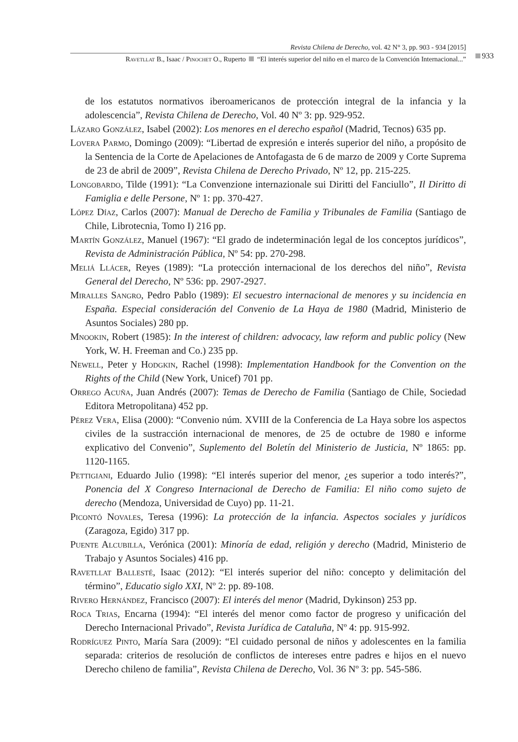Revista Chilena de Derecho, vol. 42 N° 3, pp. 903 - 934 [2015]
Ravetllat B., Isaac / Pinochet O., Ruperto “El interés superior del niño en el marco de la Convención Internacional...”
933
de los estatutos normativos iberoamericanos de protección integral de la infancia y la adolescencia”, Revista Chilena de Derecho, Vol. 40 Nº 3: pp. 929-952.
Lázaro González, Isabel (2002): Los menores en el derecho español (Madrid, Tecnos) 635 pp.
Lovera Parmo, Domingo (2009): “Libertad de expresión e interés superior del niño, a propósito de la Sentencia de la Corte de Apelaciones de Antofagasta de 6 de marzo de 2009 y Corte Suprema de 23 de abril de 2009”, Revista Chilena de Derecho Privado, Nº 12, pp. 215-225.
Longobardo, Tilde (1991): “La Convenzione internazionale sui Diritti del Fanciullo”, Il Diritto di Famiglia e delle Persone, Nº 1: pp. 370-427.
López Díaz, Carlos (2007): Manual de Derecho de Familia y Tribunales de Familia (Santiago de Chile, Librotecnia, Tomo I) 216 pp.
Martín González, Manuel (1967): “El grado de indeterminación legal de los conceptos jurídicos”, Revista de Administración Pública, Nº 54: pp. 270-298.
Meliá Llácer, Reyes (1989): “La protección internacional de los derechos del niño”, Revista General del Derecho, Nº 536: pp. 2907-2927.
Miralles Sangro, Pedro Pablo (1989): El secuestro internacional de menores y su incidencia en España. Especial consideración del Convenio de La Haya de 1980 (Madrid, Ministerio de Asuntos Sociales) 280 pp.
Mnookin, Robert (1985): In the interest of children: advocacy, law reform and public policy (New York, W. H. Freeman and Co.) 235 pp.
Newell, Peter y Hodgkin, Rachel (1998): Implementation Handbook for the Convention on the Rights of the Child (New York, Unicef) 701 pp.
Orrego Acuña, Juan Andrés (2007): Temas de Derecho de Familia (Santiago de Chile, Sociedad Editora Metropolitana) 452 pp.
Pérez Vera, Elisa (2000): “Convenio núm. XVIII de la Conferencia de La Haya sobre los aspectos civiles de la sustracción internacional de menores, de 25 de octubre de 1980 e informe explicativo del Convenio”, Suplemento del Boletín del Ministerio de Justicia, Nº 1865: pp. 1120-1165.
Pettigiani, Eduardo Julio (1998): “El interés superior del menor, ¿es superior a todo interés?”, Ponencia del X Congreso Internacional de Derecho de Familia: El niño como sujeto de derecho (Mendoza, Universidad de Cuyo) pp. 11-21.
Picontó Novales, Teresa (1996): La protección de la infancia. Aspectos sociales y jurídicos (Zaragoza, Egido) 317 pp.
Puente Alcubilla, Verónica (2001): Minoría de edad, religión y derecho (Madrid, Ministerio de Trabajo y Asuntos Sociales) 416 pp.
Ravetllat Ballesté, Isaac (2012): “El interés superior del niño: concepto y delimitación del término”, Educatio siglo XXI, Nº 2: pp. 89-108.
Rivero Hernández, Francisco (2007): El interés del menor (Madrid, Dykinson) 253 pp.
Roca Trias, Encarna (1994): “El interés del menor como factor de progreso y unificación del Derecho Internacional Privado”, Revista Jurídica de Cataluña, Nº 4: pp. 915-992.
Rodríguez Pinto, María Sara (2009): “El cuidado personal de niños y adolescentes en la familia separada: criterios de resolución de conflictos de intereses entre padres e hijos en el nuevo Derecho chileno de familia”, Revista Chilena de Derecho, Vol. 36 Nº 3: pp. 545-586.